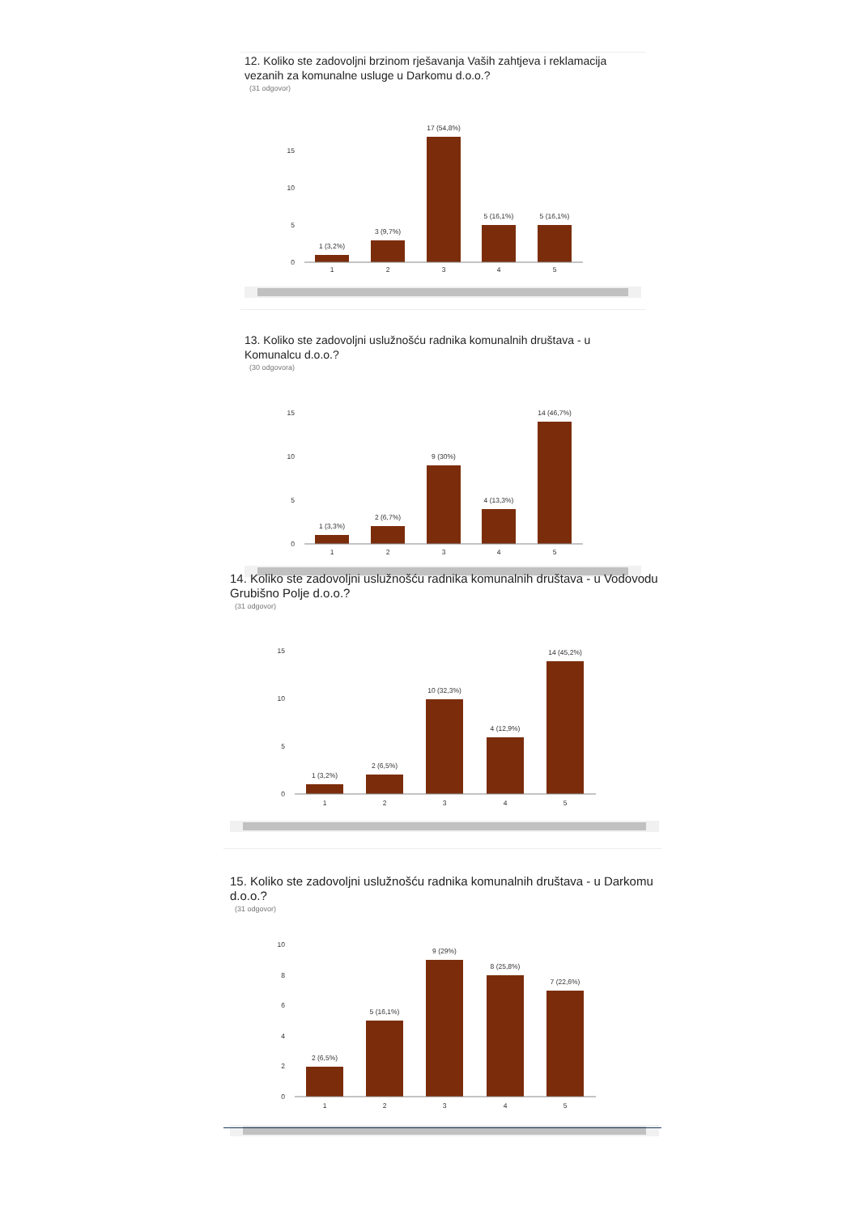12. Koliko ste zadovoljni brzinom rješavanja Vaših zahtjeva i reklamacija vezanih za komunalne usluge u Darkomu d.o.o.?
(31 odgovor)
15
10
5
0
1 (3,2%)
3 (9,7%)
17 (54,8%)
5 (16,1%)
5 (16,1%)
1
2
3
4
5
13. Koliko ste zadovoljni uslužnošću radnika komunalnih društava - u Komunalcu d.o.o.?
(30 odgovora)
15
10
5
0
1 (3,3%)
2 (6,7%)
9 (30%)
4 (13,3%)
14 (46,7%)
1
2
3
4
5
14. Koliko ste zadovoljni uslužnošću radnika komunalnih društava - u Vodovodu Grubišno Polje d.o.o.?
(31 odgovor)
15
10
5
0
1 (3,2%)
2 (6,5%)
10 (32,3%)
4 (12,9%)
14 (45,2%)
1
2
3
4
5
15. Koliko ste zadovoljni uslužnošću radnika komunalnih društava - u Darkomu d.o.o.?
(31 odgovor)
10
8
6
4
2
0
2 (6,5%)
5 (16,1%)
9 (29%)
8 (25,8%)
7 (22,6%)
1
2
3
4
5